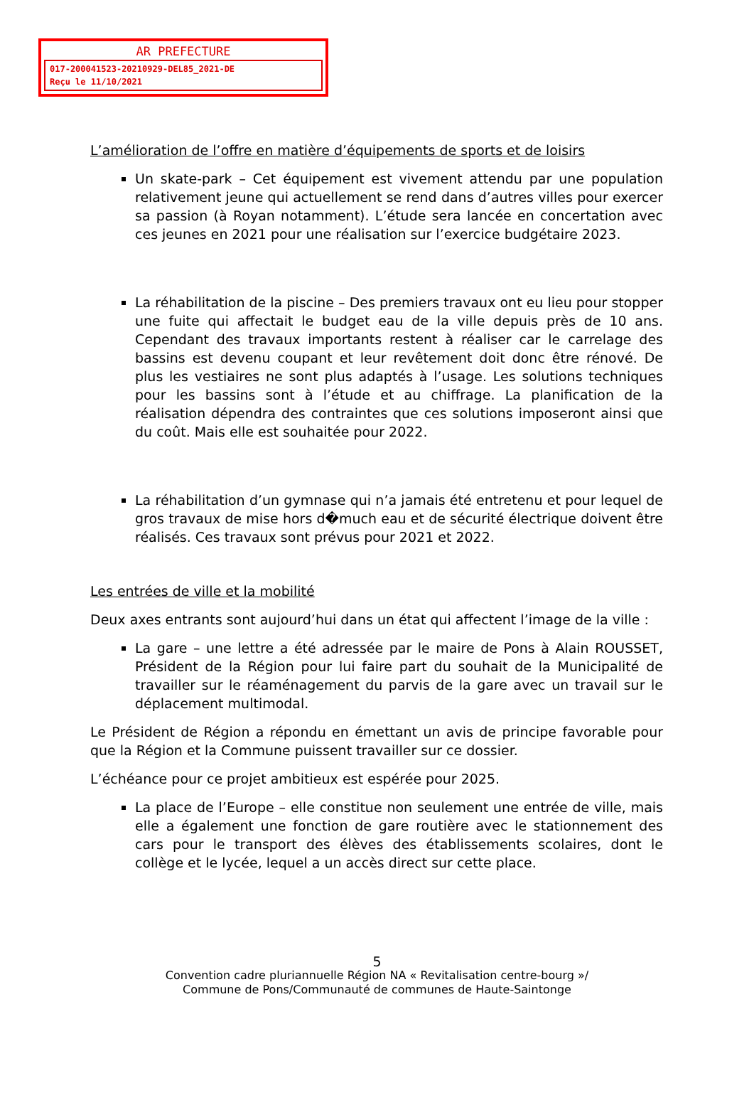AR PREFECTURE
017-200041523-20210929-DEL85_2021-DE
Reçu le 11/10/2021
L’amélioration de l’offre en matière d’équipements de sports et de loisirs
Un skate-park – Cet équipement est vivement attendu par une population relativement jeune qui actuellement se rend dans d’autres villes pour exercer sa passion (à Royan notamment). L’étude sera lancée en concertation avec ces jeunes en 2021 pour une réalisation sur l’exercice budgétaire 2023.
La réhabilitation de la piscine – Des premiers travaux ont eu lieu pour stopper une fuite qui affectait le budget eau de la ville depuis près de 10 ans. Cependant des travaux importants restent à réaliser car le carrelage des bassins est devenu coupant et leur revêtement doit donc être rénové. De plus les vestiaires ne sont plus adaptés à l’usage. Les solutions techniques pour les bassins sont à l’étude et au chiffrage. La planification de la réalisation dépendra des contraintes que ces solutions imposeront ainsi que du coût. Mais elle est souhaitée pour 2022.
La réhabilitation d’un gymnase qui n’a jamais été entretenu et pour lequel de gros travaux de mise hors d�much eau et de sécurité électrique doivent être réalisés. Ces travaux sont prévus pour 2021 et 2022.
Les entrées de ville et la mobilité
Deux axes entrants sont aujourd’hui dans un état qui affectent l’image de la ville :
La gare – une lettre a été adressée par le maire de Pons à Alain ROUSSET, Président de la Région pour lui faire part du souhait de la Municipalité de travailler sur le réaménagement du parvis de la gare avec un travail sur le déplacement multimodal.
Le Président de Région a répondu en émettant un avis de principe favorable pour que la Région et la Commune puissent travailler sur ce dossier.
L’échéance pour ce projet ambitieux est espérée pour 2025.
La place de l’Europe – elle constitue non seulement une entrée de ville, mais elle a également une fonction de gare routière avec le stationnement des cars pour le transport des élèves des établissements scolaires, dont le collège et le lycée, lequel a un accès direct sur cette place.
5
Convention cadre pluriannuelle Région NA « Revitalisation centre-bourg »/
Commune de Pons/Communauté de communes de Haute-Saintonge